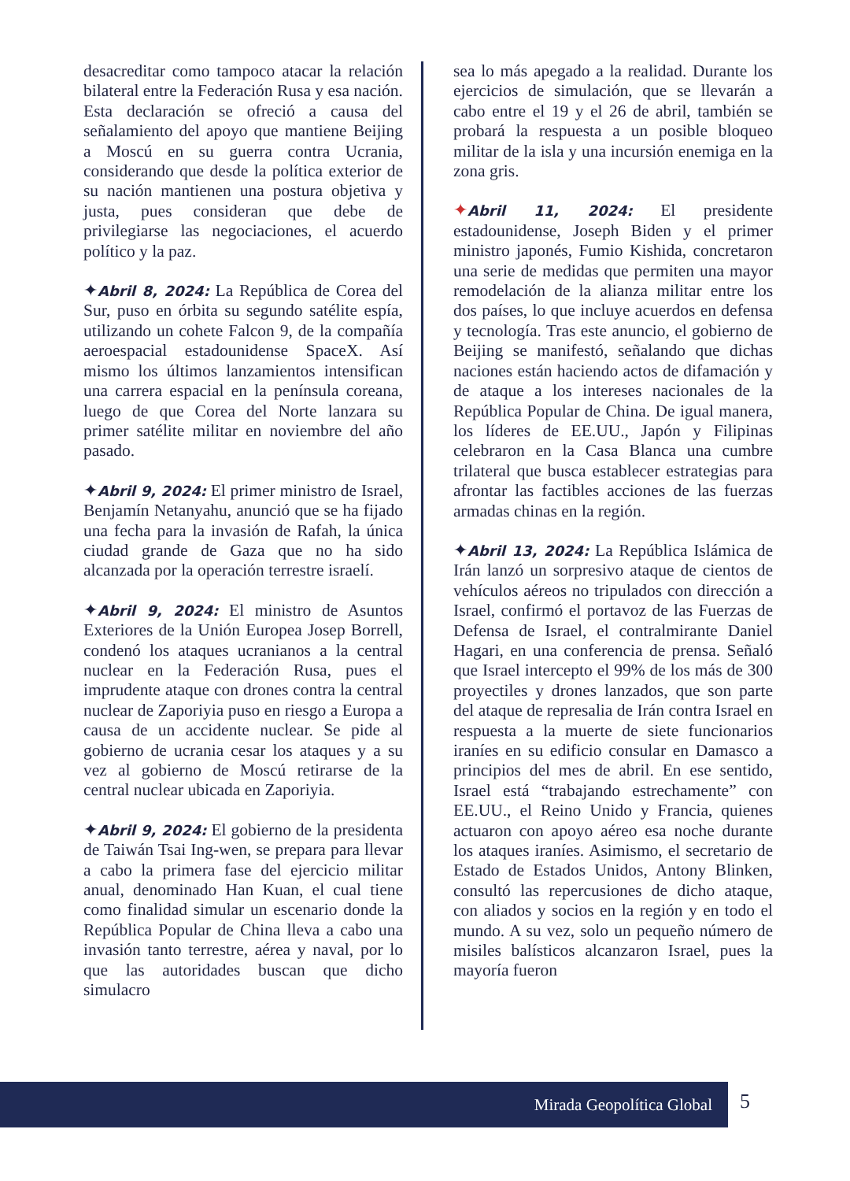desacreditar como tampoco atacar la relación bilateral entre la Federación Rusa y esa nación. Esta declaración se ofreció a causa del señalamiento del apoyo que mantiene Beijing a Moscú en su guerra contra Ucrania, considerando que desde la política exterior de su nación mantienen una postura objetiva y justa, pues consideran que debe de privilegiarse las negociaciones, el acuerdo político y la paz.
✦Abril 8, 2024: La República de Corea del Sur, puso en órbita su segundo satélite espía, utilizando un cohete Falcon 9, de la compañía aeroespacial estadounidense SpaceX. Así mismo los últimos lanzamientos intensifican una carrera espacial en la península coreana, luego de que Corea del Norte lanzara su primer satélite militar en noviembre del año pasado.
✦Abril 9, 2024: El primer ministro de Israel, Benjamín Netanyahu, anunció que se ha fijado una fecha para la invasión de Rafah, la única ciudad grande de Gaza que no ha sido alcanzada por la operación terrestre israelí.
✦Abril 9, 2024: El ministro de Asuntos Exteriores de la Unión Europea Josep Borrell, condenó los ataques ucranianos a la central nuclear en la Federación Rusa, pues el imprudente ataque con drones contra la central nuclear de Zaporiyia puso en riesgo a Europa a causa de un accidente nuclear. Se pide al gobierno de ucrania cesar los ataques y a su vez al gobierno de Moscú retirarse de la central nuclear ubicada en Zaporiyia.
✦Abril 9, 2024: El gobierno de la presidenta de Taiwán Tsai Ing-wen, se prepara para llevar a cabo la primera fase del ejercicio militar anual, denominado Han Kuan, el cual tiene como finalidad simular un escenario donde la República Popular de China lleva a cabo una invasión tanto terrestre, aérea y naval, por lo que las autoridades buscan que dicho simulacro
sea lo más apegado a la realidad. Durante los ejercicios de simulación, que se llevarán a cabo entre el 19 y el 26 de abril, también se probará la respuesta a un posible bloqueo militar de la isla y una incursión enemiga en la zona gris.
✦Abril 11, 2024: El presidente estadounidense, Joseph Biden y el primer ministro japonés, Fumio Kishida, concretaron una serie de medidas que permiten una mayor remodelación de la alianza militar entre los dos países, lo que incluye acuerdos en defensa y tecnología. Tras este anuncio, el gobierno de Beijing se manifestó, señalando que dichas naciones están haciendo actos de difamación y de ataque a los intereses nacionales de la República Popular de China. De igual manera, los líderes de EE.UU., Japón y Filipinas celebraron en la Casa Blanca una cumbre trilateral que busca establecer estrategias para afrontar las factibles acciones de las fuerzas armadas chinas en la región.
✦Abril 13, 2024: La República Islámica de Irán lanzó un sorpresivo ataque de cientos de vehículos aéreos no tripulados con dirección a Israel, confirmó el portavoz de las Fuerzas de Defensa de Israel, el contralmirante Daniel Hagari, en una conferencia de prensa. Señaló que Israel intercepto el 99% de los más de 300 proyectiles y drones lanzados, que son parte del ataque de represalia de Irán contra Israel en respuesta a la muerte de siete funcionarios iraníes en su edificio consular en Damasco a principios del mes de abril. En ese sentido, Israel está “trabajando estrechamente” con EE.UU., el Reino Unido y Francia, quienes actuaron con apoyo aéreo esa noche durante los ataques iraníes. Asimismo, el secretario de Estado de Estados Unidos, Antony Blinken, consultó las repercusiones de dicho ataque, con aliados y socios en la región y en todo el mundo. A su vez, solo un pequeño número de misiles balísticos alcanzaron Israel, pues la mayoría fueron
Mirada Geopolítica Global 5